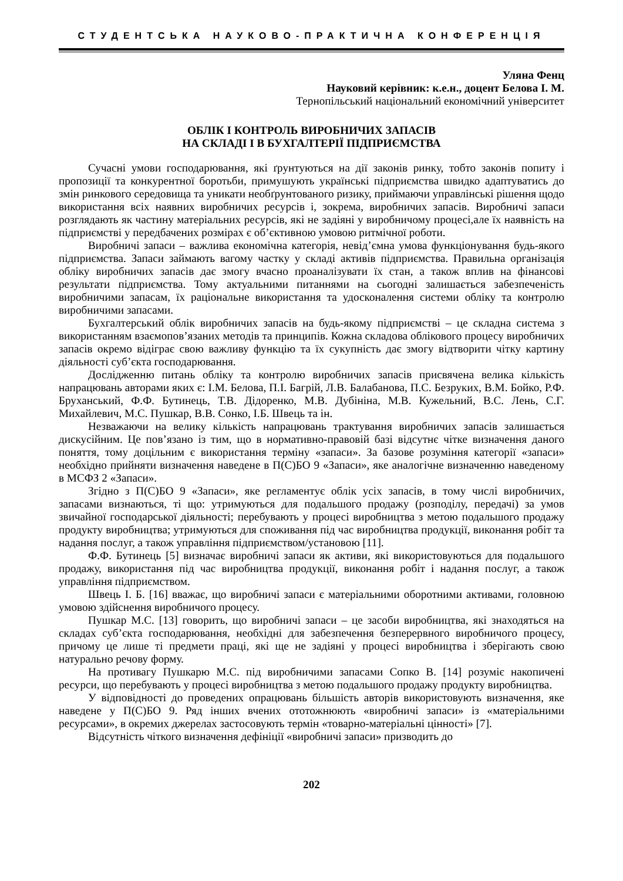СТУДЕНТСЬКА НАУКОВО-ПРАКТИЧНА КОНФЕРЕНЦІЯ
Уляна Фенц
Науковий керівник: к.е.н., доцент Белова І. М.
Тернопільський національний економічний університет
ОБЛІК І КОНТРОЛЬ ВИРОБНИЧИХ ЗАПАСІВ
НА СКЛАДІ І В БУХГАЛТЕРІЇ ПІДПРИЄМСТВА
Сучасні умови господарювання, які ґрунтуються на дії законів ринку, тобто законів попиту і пропозиції та конкурентної боротьби, примушують українські підприємства швидко адаптуватись до змін ринкового середовища та уникати необґрунтованого ризику, приймаючи управлінські рішення щодо використання всіх наявних виробничих ресурсів і, зокрема, виробничих запасів. Виробничі запаси розглядають як частину матеріальних ресурсів, які не задіяні у виробничому процесі,але їх наявність на підприємстві у передбачених розмірах є об’єктивною умовою ритмічної роботи.
Виробничі запаси – важлива економічна категорія, невід’ємна умова функціонування будь-якого підприємства. Запаси займають вагому частку у складі активів підприємства. Правильна організація обліку виробничих запасів дає змогу вчасно проаналізувати їх стан, а також вплив на фінансові результати підприємства. Тому актуальними питаннями на сьогодні залишається забезпеченість виробничими запасам, їх раціональне використання та удосконалення системи обліку та контролю виробничими запасами.
Бухгалтерський облік виробничих запасів на будь-якому підприємстві – це складна система з використанням взаємопов’язаних методів та принципів. Кожна складова облікового процесу виробничих запасів окремо відіграє свою важливу функцію та їх сукупність дає змогу відтворити чітку картину діяльності суб’єкта господарювання.
Дослідженню питань обліку та контролю виробничих запасів присвячена велика кількість напрацювань авторами яких є: І.М. Белова, П.І. Багрій, Л.В. Балабанова, П.С. Безруких, В.М. Бойко, Р.Ф. Бруханський, Ф.Ф. Бутинець, Т.В. Дідоренко, М.В. Дубініна, М.В. Кужельний, В.С. Лень, С.Г. Михайлевич, М.С. Пушкар, В.В. Сонко, І.Б. Швець та ін.
Незважаючи на велику кількість напрацювань трактування виробничих запасів залишається дискусійним. Це пов’язано із тим, що в нормативно-правовій базі відсутнє чітке визначення даного поняття, тому доцільним є використання терміну «запаси». За базове розуміння категорії «запаси» необхідно прийняти визначення наведене в П(С)БО 9 «Запаси», яке аналогічне визначенню наведеному в МСФЗ 2 «Запаси».
Згідно з П(С)БО 9 «Запаси», яке регламентує облік усіх запасів, в тому числі виробничих, запасами визнаються, ті що: утримуються для подальшого продажу (розподілу, передачі) за умов звичайної господарської діяльності; перебувають у процесі виробництва з метою подальшого продажу продукту виробництва; утримуються для споживання під час виробництва продукції, виконання робіт та надання послуг, а також управління підприємством/установою [11].
Ф.Ф. Бутинець [5] визначає виробничі запаси як активи, які використовуються для подальшого продажу, використання під час виробництва продукції, виконання робіт і надання послуг, а також управління підприємством.
Швець І. Б. [16] вважає, що виробничі запаси є матеріальними оборотними активами, головною умовою здійснення виробничого процесу.
Пушкар М.С. [13] говорить, що виробничі запаси – це засоби виробництва, які знаходяться на складах суб’єкта господарювання, необхідні для забезпечення безперервного виробничого процесу, причому це лише ті предмети праці, які ще не задіяні у процесі виробництва і зберігають свою натурально речову форму.
На противагу Пушкарю М.С. під виробничими запасами Сопко В. [14] розуміє накопичені ресурси, що перебувають у процесі виробництва з метою подальшого продажу продукту виробництва.
У відповідності до проведених опрацювань більшість авторів використовують визначення, яке наведене у П(С)БО 9. Ряд інших вчених ототожнюють «виробничі запаси» із «матеріальними ресурсами», в окремих джерелах застосовують термін «товарно-матеріальні цінності» [7].
Відсутність чіткого визначення дефініції «виробничі запаси» призводить до
202